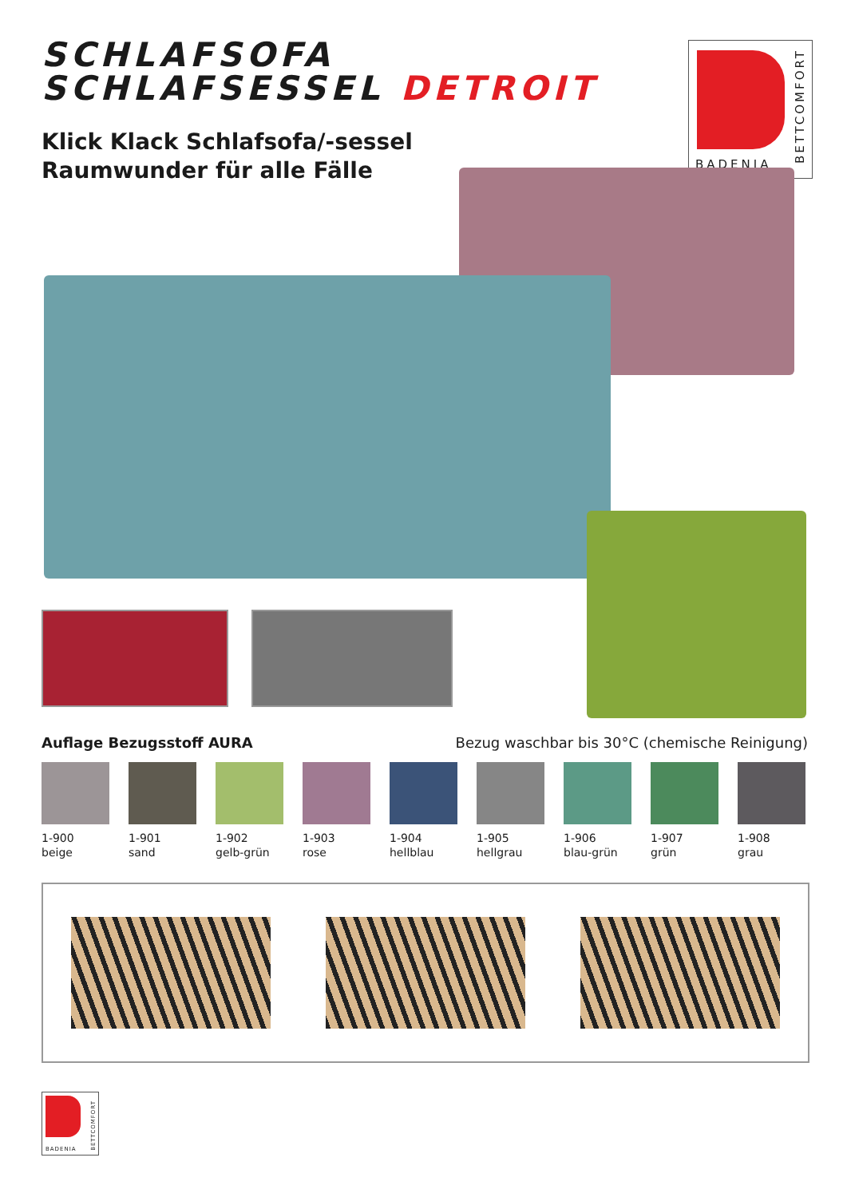SCHLAFSOFA
SCHLAFSESSEL DETROIT
Klick Klack Schlafsofa/-sessel
Raumwunder für alle Fälle
BADENIA
BETTCOMFORT
Auflage Bezugsstoff AURA Bezug waschbar bis 30°C (chemische Reinigung)
1-900
beige
1-901
sand
1-902
gelb-grün
1-903
rose
1-904
hellblau
1-905
hellgrau
1-906
blau-grün
1-907
grün
1-908
grau
BADENIA
BETTCOMFORT